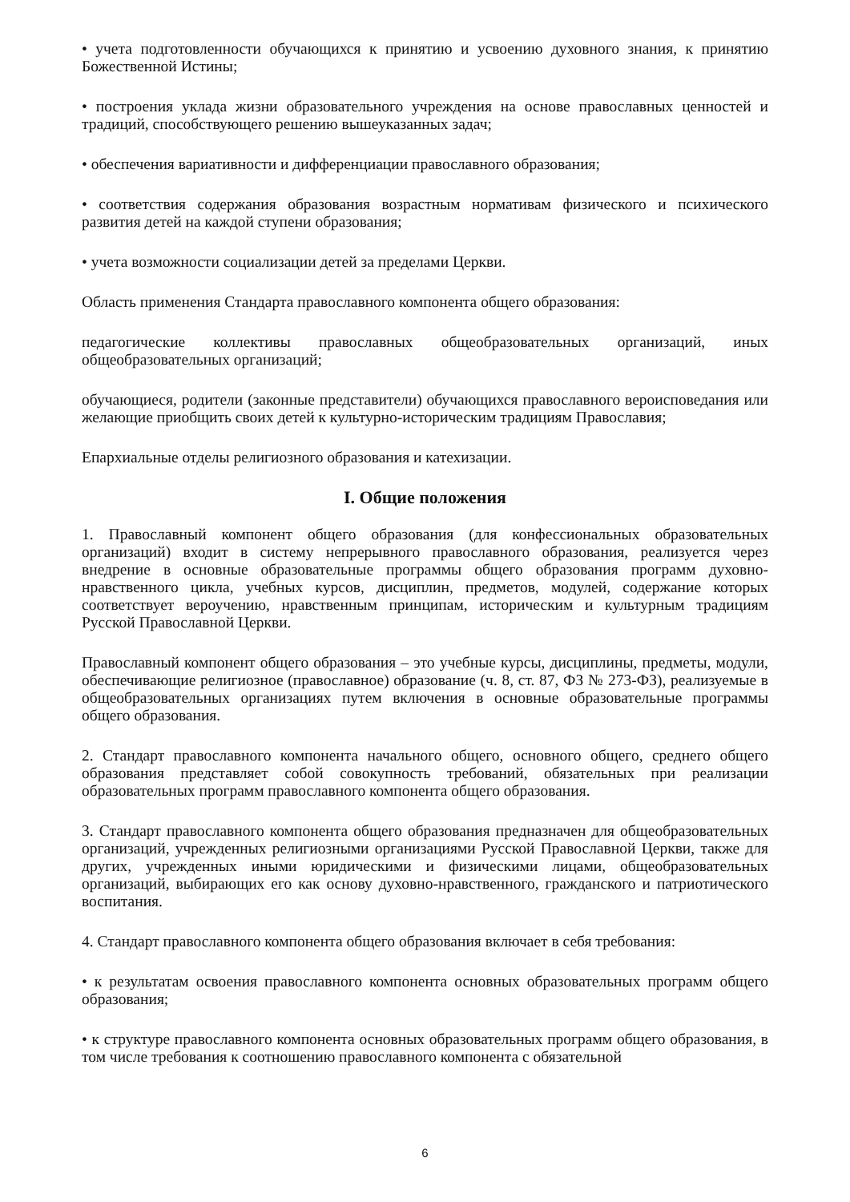• учета подготовленности обучающихся к принятию и усвоению духовного знания, к принятию Божественной Истины;
• построения уклада жизни образовательного учреждения на основе православных ценностей и традиций, способствующего решению вышеуказанных задач;
• обеспечения вариативности и дифференциации православного образования;
• соответствия содержания образования возрастным нормативам физического и психического развития детей на каждой ступени образования;
• учета возможности социализации детей за пределами Церкви.
Область применения Стандарта православного компонента общего образования:
педагогические коллективы православных общеобразовательных организаций, иных общеобразовательных организаций;
обучающиеся, родители (законные представители) обучающихся православного вероисповедания или желающие приобщить своих детей к культурно-историческим традициям Православия;
Епархиальные отделы религиозного образования и катехизации.
I. Общие положения
1. Православный компонент общего образования (для конфессиональных образовательных организаций) входит в систему непрерывного православного образования, реализуется через внедрение в основные образовательные программы общего образования программ духовно-нравственного цикла, учебных курсов, дисциплин, предметов, модулей, содержание которых соответствует вероучению, нравственным принципам, историческим и культурным традициям Русской Православной Церкви.
Православный компонент общего образования – это учебные курсы, дисциплины, предметы, модули, обеспечивающие религиозное (православное) образование (ч. 8, ст. 87, ФЗ № 273-ФЗ), реализуемые в общеобразовательных организациях путем включения в основные образовательные программы общего образования.
2. Стандарт православного компонента начального общего, основного общего, среднего общего образования представляет собой совокупность требований, обязательных при реализации образовательных программ православного компонента общего образования.
3. Стандарт православного компонента общего образования предназначен для общеобразовательных организаций, учрежденных религиозными организациями Русской Православной Церкви, также для других, учрежденных иными юридическими и физическими лицами, общеобразовательных организаций, выбирающих его как основу духовно-нравственного, гражданского и патриотического воспитания.
4. Стандарт православного компонента общего образования включает в себя требования:
• к результатам освоения православного компонента основных образовательных программ общего образования;
• к структуре православного компонента основных образовательных программ общего образования, в том числе требования к соотношению православного компонента с обязательной
6